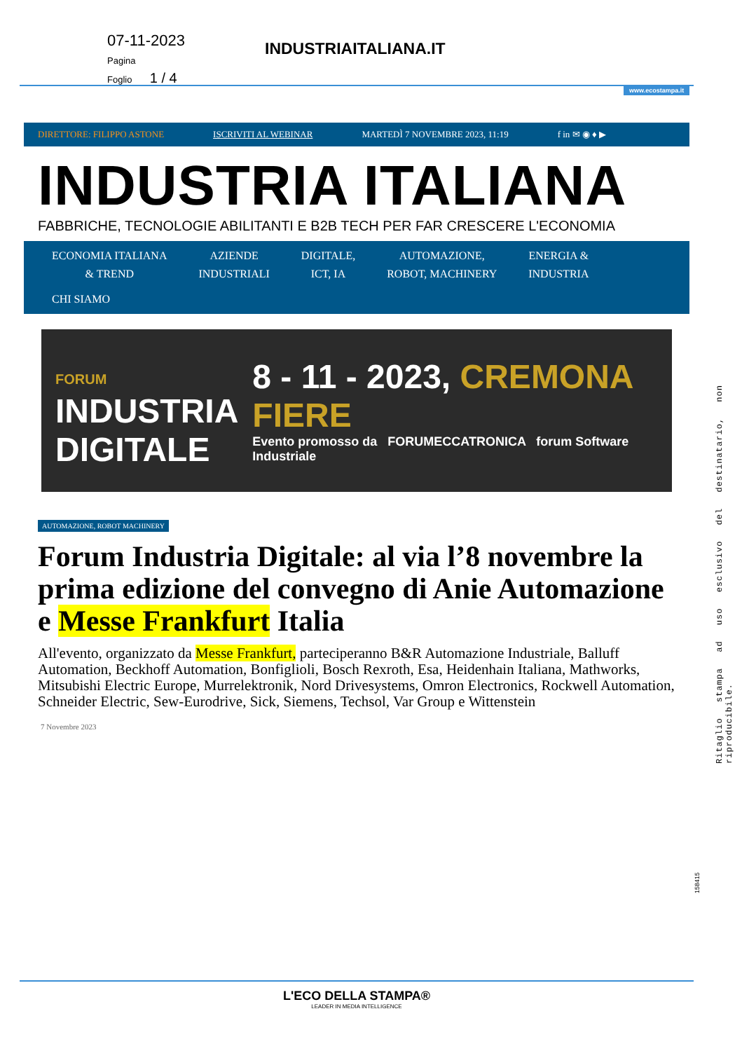07-11-2023
Pagina
Foglio 1 / 4
INDUSTRIAITALIANA.IT
www.ecostampa.it
DIRETTORE: FILIPPO ASTONE ISCRIVITI AL WEBINAR MARTEDÌ 7 NOVEMBRE 2023, 11:19 f in ✉ ◉ ♦ ▶
INDUSTRIA ITALIANA
FABBRICHE, TECNOLOGIE ABILITANTI E B2B TECH PER FAR CRESCERE L'ECONOMIA
ECONOMIA ITALIANA
& TREND AZIENDE
INDUSTRIALI DIGITALE,
ICT, IA AUTOMAZIONE,
ROBOT, MACHINERY ENERGIA &
INDUSTRIA CHI SIAMO
FORUM
INDUSTRIA
DIGITALE
8 - 11 - 2023, CREMONA FIERE
Evento promosso da FORUMECCATRONICA forum Software Industriale
AUTOMAZIONE, ROBOT MACHINERY
Forum Industria Digitale: al via l’8 novembre la prima edizione del convegno di Anie Automazione e Messe Frankfurt Italia
All'evento, organizzato da Messe Frankfurt, parteciperanno B&R Automazione Industriale, Balluff Automation, Beckhoff Automation, Bonfiglioli, Bosch Rexroth, Esa, Heidenhain Italiana, Mathworks, Mitsubishi Electric Europe, Murrelektronik, Nord Drivesystems, Omron Electronics, Rockwell Automation, Schneider Electric, Sew-Eurodrive, Sick, Siemens, Techsol, Var Group e Wittenstein
7 Novembre 2023
Ritaglio stampa ad uso esclusivo del destinatario, non riproducibile.
158415
L'ECO DELLA STAMPA®
LEADER IN MEDIA INTELLIGENCE